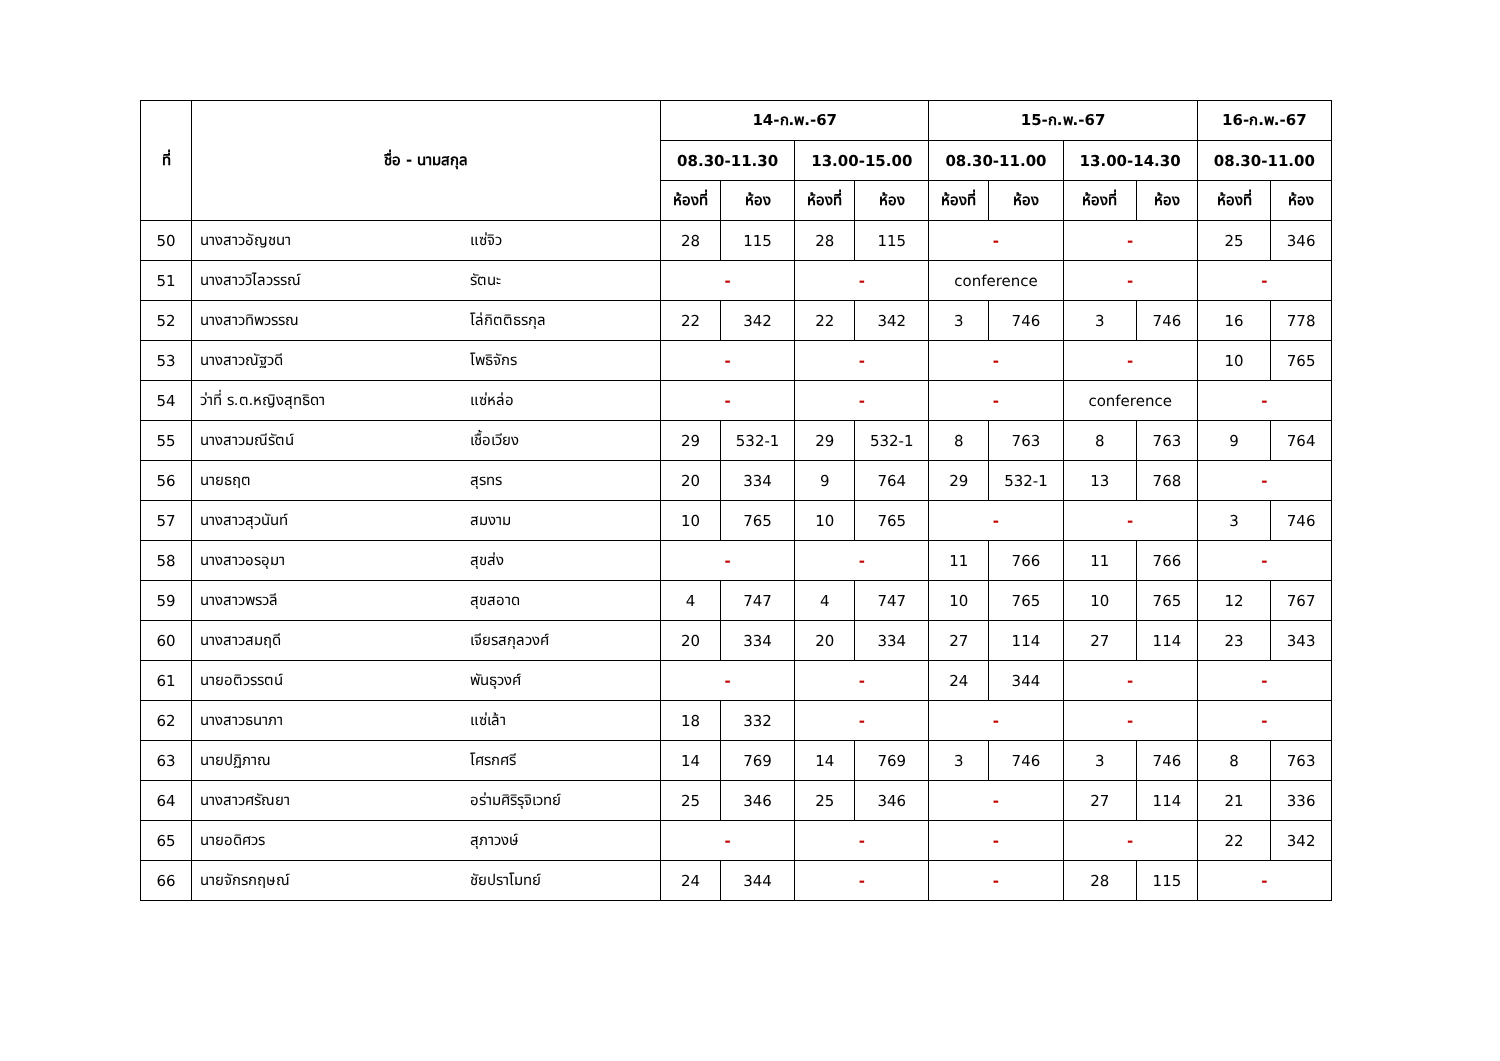| ที่ | ชื่อ - นามสกุล | | 14-ก.พ.-67 | | | | 15-ก.พ.-67 | | | | 16-ก.พ.-67 | |
| --- | --- | --- | --- | --- | --- | --- | --- | --- | --- | --- | --- | --- |
| | | | 08.30-11.30 | | 13.00-15.00 | | 08.30-11.00 | | 13.00-14.30 | | 08.30-11.00 | |
| | | | ห้องที่ | ห้อง | ห้องที่ | ห้อง | ห้องที่ | ห้อง | ห้องที่ | ห้อง | ห้องที่ | ห้อง |
| 50 | นางสาวอัญชนา | แซ่จิว | 28 | 115 | 28 | 115 | - | | - | | 25 | 346 |
| 51 | นางสาววิไลวรรณ์ | รัตนะ | - | | - | | conference | | - | | - | |
| 52 | นางสาวทิพวรรณ | โล่กิตติธรกุล | 22 | 342 | 22 | 342 | 3 | 746 | 3 | 746 | 16 | 778 |
| 53 | นางสาวณัฐวดี | โพธิจักร | - | | - | | - | | - | | 10 | 765 |
| 54 | ว่าที่ ร.ต.หญิงสุทธิดา | แซ่หล่อ | - | | - | | - | | conference | | - | |
| 55 | นางสาวมณีรัตน์ | เชื้อเวียง | 29 | 532-1 | 29 | 532-1 | 8 | 763 | 8 | 763 | 9 | 764 |
| 56 | นายธฤต | สุรทร | 20 | 334 | 9 | 764 | 29 | 532-1 | 13 | 768 | - | |
| 57 | นางสาวสุวนันท์ | สมงาม | 10 | 765 | 10 | 765 | - | | - | | 3 | 746 |
| 58 | นางสาวอรอุมา | สุขส่ง | - | | - | | 11 | 766 | 11 | 766 | - | |
| 59 | นางสาวพรวลี | สุขสอาด | 4 | 747 | 4 | 747 | 10 | 765 | 10 | 765 | 12 | 767 |
| 60 | นางสาวสมฤดี | เจียรสกุลวงศ์ | 20 | 334 | 20 | 334 | 27 | 114 | 27 | 114 | 23 | 343 |
| 61 | นายอติวรรตน์ | พันธุวงศ์ | - | | - | | 24 | 344 | - | | - | |
| 62 | นางสาวธนาภา | แซ่เล้า | 18 | 332 | - | | - | | - | | - | |
| 63 | นายปฏิภาณ | โศรกศรี | 14 | 769 | 14 | 769 | 3 | 746 | 3 | 746 | 8 | 763 |
| 64 | นางสาวศรัณยา | อร่ามศิริรุจิเวทย์ | 25 | 346 | 25 | 346 | - | | 27 | 114 | 21 | 336 |
| 65 | นายอดิศวร | สุภาวงษ์ | - | | - | | - | | - | | 22 | 342 |
| 66 | นายจักรกฤษณ์ | ชัยปราโมทย์ | 24 | 344 | - | | - | | 28 | 115 | - | |